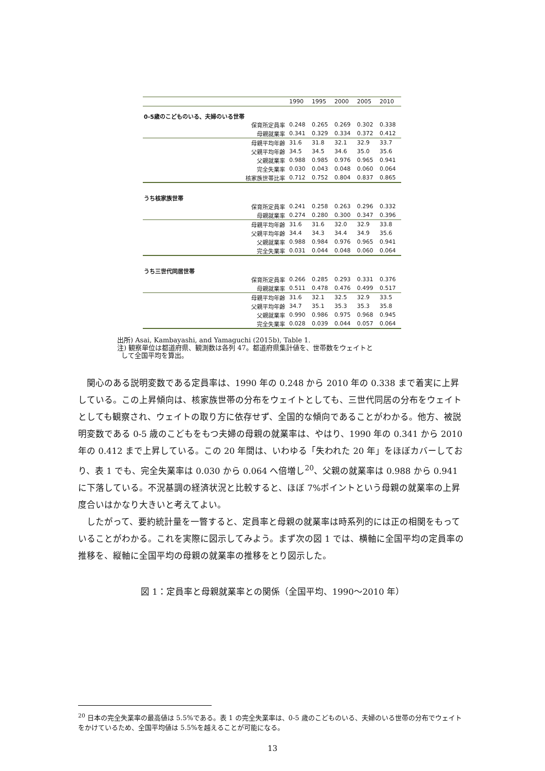| | 1990 | 1995 | 2000 | 2005 | 2010 |
| --- | --- | --- | --- | --- | --- |
| 0-5歳のこどものいる、夫婦のいる世帯 | | | | | |
| 保育所定員率 | 0.248 | 0.265 | 0.269 | 0.302 | 0.338 |
| 母親就業率 | 0.341 | 0.329 | 0.334 | 0.372 | 0.412 |
| 母親平均年齢 | 31.6 | 31.8 | 32.1 | 32.9 | 33.7 |
| 父親平均年齢 | 34.5 | 34.5 | 34.6 | 35.0 | 35.6 |
| 父親就業率 | 0.988 | 0.985 | 0.976 | 0.965 | 0.941 |
| 完全失業率 | 0.030 | 0.043 | 0.048 | 0.060 | 0.064 |
| 核家族世帯比率 | 0.712 | 0.752 | 0.804 | 0.837 | 0.865 |
| うち核家族世帯 | | | | | |
| 保育所定員率 | 0.241 | 0.258 | 0.263 | 0.296 | 0.332 |
| 母親就業率 | 0.274 | 0.280 | 0.300 | 0.347 | 0.396 |
| 母親平均年齢 | 31.6 | 31.6 | 32.0 | 32.9 | 33.8 |
| 父親平均年齢 | 34.4 | 34.3 | 34.4 | 34.9 | 35.6 |
| 父親就業率 | 0.988 | 0.984 | 0.976 | 0.965 | 0.941 |
| 完全失業率 | 0.031 | 0.044 | 0.048 | 0.060 | 0.064 |
| うち三世代同居世帯 | | | | | |
| 保育所定員率 | 0.266 | 0.285 | 0.293 | 0.331 | 0.376 |
| 母親就業率 | 0.511 | 0.478 | 0.476 | 0.499 | 0.517 |
| 母親平均年齢 | 31.6 | 32.1 | 32.5 | 32.9 | 33.5 |
| 父親平均年齢 | 34.7 | 35.1 | 35.3 | 35.3 | 35.8 |
| 父親就業率 | 0.990 | 0.986 | 0.975 | 0.968 | 0.945 |
| 完全失業率 | 0.028 | 0.039 | 0.044 | 0.057 | 0.064 |
出所) Asai, Kambayashi, and Yamaguchi (2015b), Table 1.
注) 観察単位は都道府県、観測数は各列 47。都道府県集計値を、世帯数をウェイトと
して全国平均を算出。
関心のある説明変数である定員率は、1990 年の 0.248 から 2010 年の 0.338 まで着実に上昇している。この上昇傾向は、核家族世帯の分布をウェイトとしても、三世代同居の分布をウェイトとしても観察され、ウェイトの取り方に依存せず、全国的な傾向であることがわかる。他方、被説明変数である 0-5 歳のこどもをもつ夫婦の母親の就業率は、やはり、1990 年の 0.341 から 2010 年の 0.412 まで上昇している。この 20 年間は、いわゆる「失われた 20 年」をほぼカバーしており、表 1 でも、完全失業率は 0.030 から 0.064 へ倍増し<sup>20</sup>、父親の就業率は 0.988 から 0.941 に下落している。不況基調の経済状況と比較すると、ほぼ 7%ポイントという母親の就業率の上昇度合いはかなり大きいと考えてよい。
したがって、要約統計量を一瞥すると、定員率と母親の就業率は時系列的には正の相関をもっていることがわかる。これを実際に図示してみよう。まず次の図 1 では、横軸に全国平均の定員率の推移を、縦軸に全国平均の母親の就業率の推移をとり図示した。
図 1：定員率と母親就業率との関係（全国平均、1990～2010 年）
<sup>20</sup> 日本の完全失業率の最高値は 5.5%である。表 1 の完全失業率は、0-5 歳のこどものいる、夫婦のいる世帯の分布でウェイトをかけているため、全国平均値は 5.5%を越えることが可能になる。
13